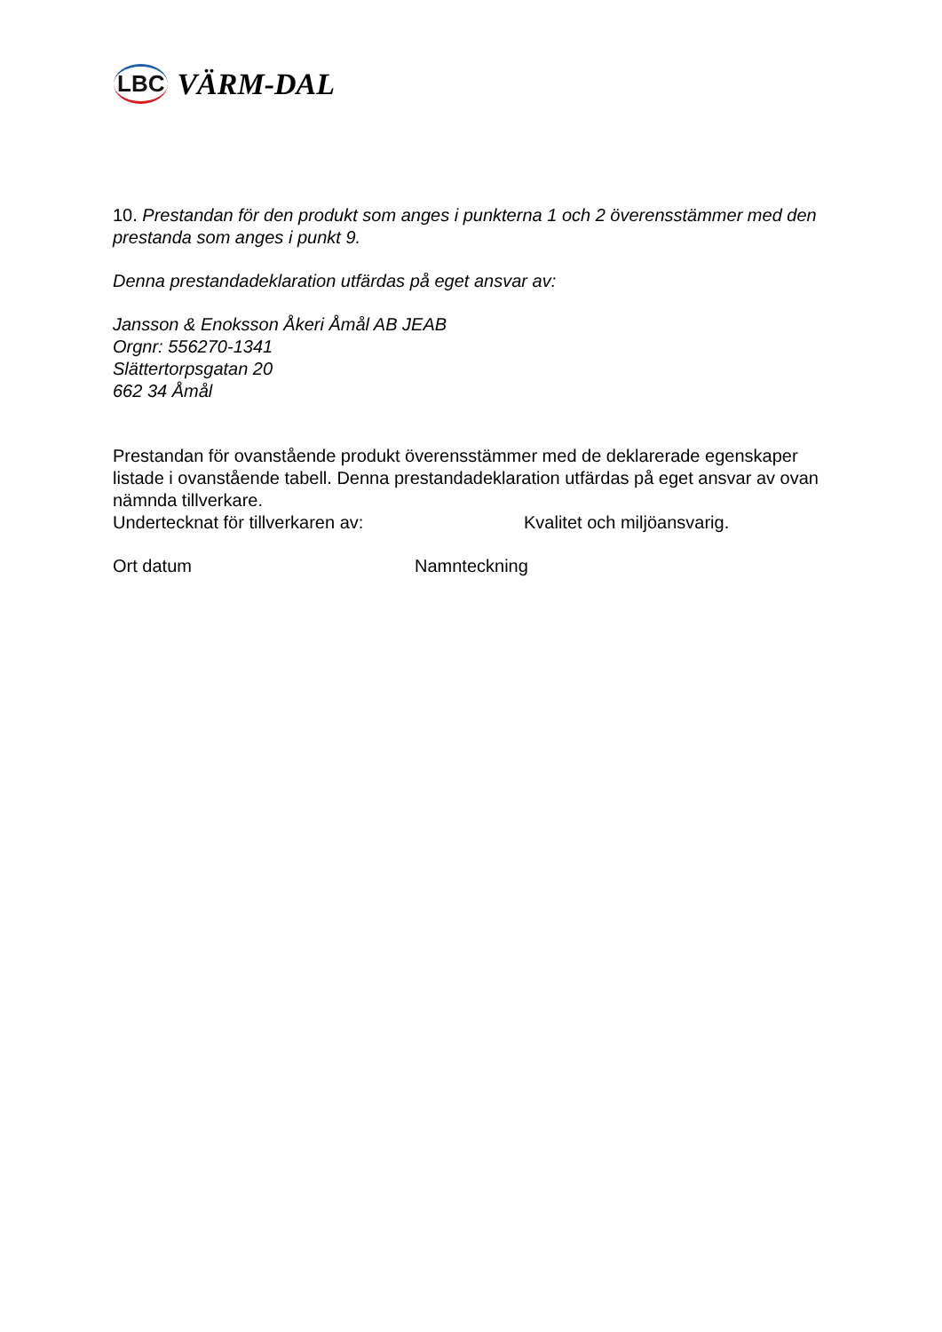LBC VÄRM-DAL
10. Prestandan för den produkt som anges i punkterna 1 och 2 överensstämmer med den prestanda som anges i punkt 9.
Denna prestandadeklaration utfärdas på eget ansvar av:
Jansson & Enoksson Åkeri Åmål AB JEAB
Orgnr: 556270-1341
Slättertorpsgatan 20
662 34 Åmål
Prestandan för ovanstående produkt överensstämmer med de deklarerade egenskaper listade i ovanstående tabell. Denna prestandadeklaration utfärdas på eget ansvar av ovan nämnda tillverkare.
Undertecknat för tillverkaren av: Kvalitet och miljöansvarig.
Ort datum Namnteckning